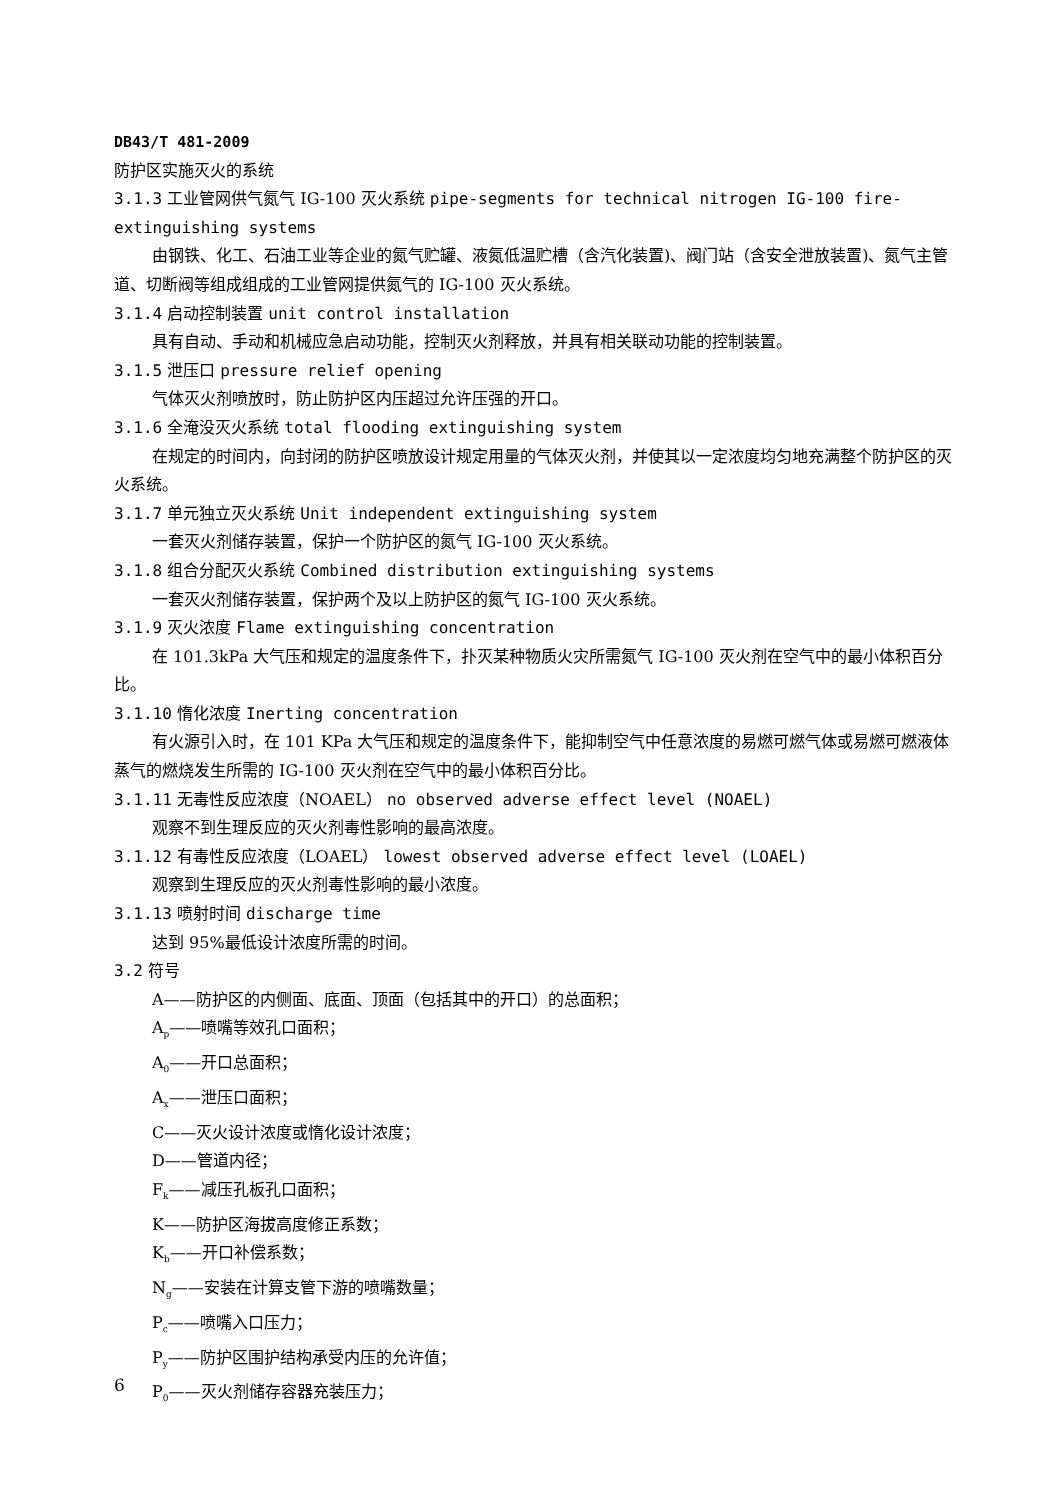DB43/T 481-2009
防护区实施灭火的系统
3.1.3 工业管网供气氮气 IG-100 灭火系统 pipe-segments for technical nitrogen IG-100 fire-extinguishing systems
由钢铁、化工、石油工业等企业的氮气贮罐、液氮低温贮槽（含汽化装置)、阀门站（含安全泄放装置)、氮气主管道、切断阀等组成组成的工业管网提供氮气的 IG-100 灭火系统。
3.1.4 启动控制装置 unit control installation
具有自动、手动和机械应急启动功能，控制灭火剂释放，并具有相关联动功能的控制装置。
3.1.5 泄压口 pressure relief opening
气体灭火剂喷放时，防止防护区内压超过允许压强的开口。
3.1.6 全淹没灭火系统 total flooding extinguishing system
在规定的时间内，向封闭的防护区喷放设计规定用量的气体灭火剂，并使其以一定浓度均匀地充满整个防护区的灭火系统。
3.1.7 单元独立灭火系统 Unit independent extinguishing system
一套灭火剂储存装置，保护一个防护区的氮气 IG-100 灭火系统。
3.1.8 组合分配灭火系统 Combined distribution extinguishing systems
一套灭火剂储存装置，保护两个及以上防护区的氮气 IG-100 灭火系统。
3.1.9 灭火浓度 Flame extinguishing concentration
在 101.3kPa 大气压和规定的温度条件下，扑灭某种物质火灾所需氮气 IG-100 灭火剂在空气中的最小体积百分比。
3.1.10 惰化浓度 Inerting concentration
有火源引入时，在 101 KPa 大气压和规定的温度条件下，能抑制空气中任意浓度的易燃可燃气体或易燃可燃液体蒸气的燃烧发生所需的 IG-100 灭火剂在空气中的最小体积百分比。
3.1.11 无毒性反应浓度（NOAEL） no observed adverse effect level (NOAEL)
观察不到生理反应的灭火剂毒性影响的最高浓度。
3.1.12 有毒性反应浓度（LOAEL） lowest observed adverse effect level (LOAEL)
观察到生理反应的灭火剂毒性影响的最小浓度。
3.1.13 喷射时间 discharge time
达到 95%最低设计浓度所需的时间。
3.2 符号
A——防护区的内侧面、底面、顶面（包括其中的开口）的总面积；
A<sub>p</sub>——喷嘴等效孔口面积；
A<sub>0</sub>——开口总面积；
A<sub>x</sub>——泄压口面积；
C——灭火设计浓度或惰化设计浓度；
D——管道内径；
F<sub>k</sub>——减压孔板孔口面积；
K——防护区海拔高度修正系数；
K<sub>b</sub>——开口补偿系数；
N<sub>g</sub>——安装在计算支管下游的喷嘴数量；
P<sub>c</sub>——喷嘴入口压力；
P<sub>y</sub>——防护区围护结构承受内压的允许值；
P<sub>0</sub>——灭火剂储存容器充装压力；
6